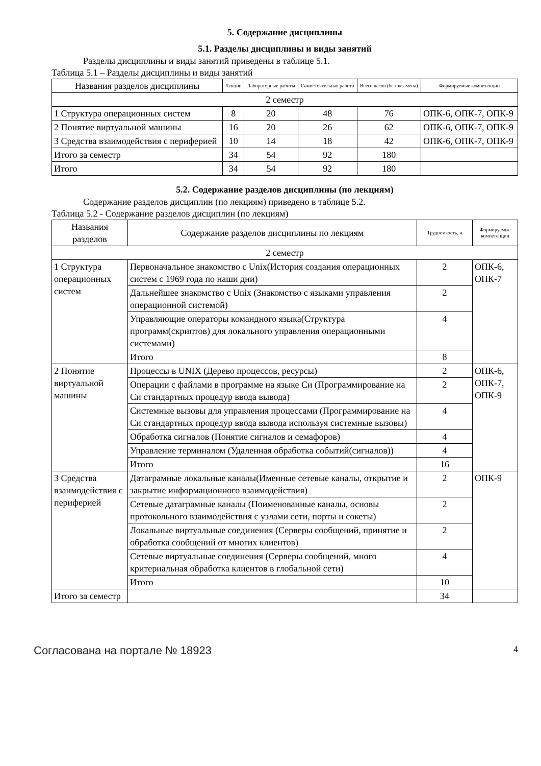5. Содержание дисциплины
5.1. Разделы дисциплины и виды занятий
Разделы дисциплины и виды занятий приведены в таблице 5.1.
Таблица 5.1 – Разделы дисциплины и виды занятий
| Названия разделов дисциплины | Лекции | Лабораторные работы | Самостоятельная работа | Всего часов (без экзамена) | Формируемые компетенции |
| --- | --- | --- | --- | --- | --- |
| 2 семестр | | | | | |
| 1 Структура операционных систем | 8 | 20 | 48 | 76 | ОПК-6, ОПК-7, ОПК-9 |
| 2 Понятие виртуальной машины | 16 | 20 | 26 | 62 | ОПК-6, ОПК-7, ОПК-9 |
| 3 Средства взаимодействия с периферией | 10 | 14 | 18 | 42 | ОПК-6, ОПК-7, ОПК-9 |
| Итого за семестр | 34 | 54 | 92 | 180 | |
| Итого | 34 | 54 | 92 | 180 | |
5.2. Содержание разделов дисциплины (по лекциям)
Содержание разделов дисциплин (по лекциям) приведено в таблице 5.2.
Таблица 5.2 - Содержание разделов дисциплин (по лекциям)
| Названия разделов | Содержание разделов дисциплины по лекциям | Трудоемкость, ч | Формируемые компетенции |
| --- | --- | --- | --- |
| 2 семестр | | | |
| 1 Структура операционных систем | Первоначальное знакомство с Unix(История создания операционных систем с 1969 года по наши дни) | 2 | ОПК-6, ОПК-7 |
| | Дальнейшее знакомство с Unix (Знакомство с языками управления операционной системой) | 2 | |
| | Управляющие операторы командного языка(Структура программ(скриптов) для локального управления операционными системами) | 4 | |
| | Итого | 8 | |
| 2 Понятие виртуальной машины | Процессы в UNIX (Дерево процессов, ресурсы) | 2 | ОПК-6, ОПК-7, ОПК-9 |
| | Операции с файлами в программе на языке Си (Программирование на Си стандартных процедур ввода вывода) | 2 | |
| | Системные вызовы для управления процессами (Программирование на Си стандартных процедур ввода вывода используя системные вызовы) | 4 | |
| | Обработка сигналов (Понятие сигналов и семафоров) | 4 | |
| | Управление терминалом (Удаленная обработка событий(сигналов)) | 4 | |
| | Итого | 16 | |
| 3 Средства взаимодействия с периферией | Датаграмные локальные каналы(Именные сетевые каналы, открытие и закрытие информационного взаимодействия) | 2 | ОПК-9 |
| | Сетевые датаграмные каналы (Поименованные каналы, основы протокольного взаимодействия с узлами сети, порты и сокеты) | 2 | |
| | Локальные виртуальные соединения (Серверы сообщений, принятие и обработка сообщений от многих клиентов) | 2 | |
| | Сетевые виртуальные соединения (Серверы сообщений, много критериальная обработка клиентов в глобальной сети) | 4 | |
| | Итого | 10 | |
| Итого за семестр | | 34 | |
Согласована на портале № 18923 4